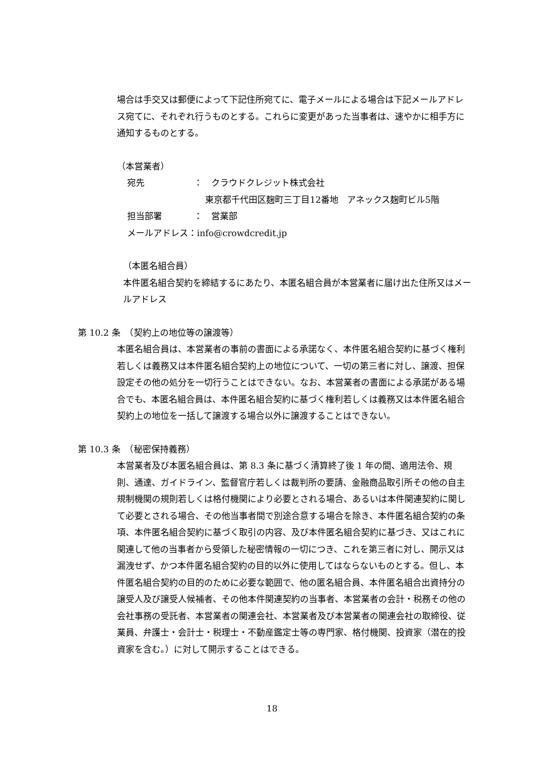場合は手交又は郵便によって下記住所宛てに、電子メールによる場合は下記メールアドレス宛てに、それぞれ行うものとする。これらに変更があった当事者は、速やかに相手方に通知するものとする。
（本営業者）
宛先 ：　クラウドクレジット株式会社
　 東京都千代田区麹町三丁目12番地　アネックス麹町ビル5階
担当部署 ：　営業部
メールアドレス：info@crowdcredit.jp
（本匿名組合員）
本件匿名組合契約を締結するにあたり、本匿名組合員が本営業者に届け出た住所又はメールアドレス
第 10.2 条　（契約上の地位等の譲渡等）
本匿名組合員は、本営業者の事前の書面による承諾なく、本件匿名組合契約に基づく権利若しくは義務又は本件匿名組合契約上の地位について、一切の第三者に対し、譲渡、担保設定その他の処分を一切行うことはできない。なお、本営業者の書面による承諾がある場合でも、本匿名組合員は、本件匿名組合契約に基づく権利若しくは義務又は本件匿名組合契約上の地位を一括して譲渡する場合以外に譲渡することはできない。
第 10.3 条　（秘密保持義務）
本営業者及び本匿名組合員は、第 8.3 条に基づく清算終了後 1 年の間、適用法令、規則、通達、ガイドライン、監督官庁若しくは裁判所の要請、金融商品取引所その他の自主規制機関の規則若しくは格付機関により必要とされる場合、あるいは本件関連契約に関して必要とされる場合、その他当事者間で別途合意する場合を除き、本件匿名組合契約の条項、本件匿名組合契約に基づく取引の内容、及び本件匿名組合契約に基づき、又はこれに関連して他の当事者から受領した秘密情報の一切につき、これを第三者に対し、開示又は漏洩せず、かつ本件匿名組合契約の目的以外に使用してはならないものとする。但し、本件匿名組合契約の目的のために必要な範囲で、他の匿名組合員、本件匿名組合出資持分の譲受人及び譲受人候補者、その他本件関連契約の当事者、本営業者の会計・税務その他の会社事務の受託者、本営業者の関連会社、本営業者及び本営業者の関連会社の取締役、従業員、弁護士・会計士・税理士・不動産鑑定士等の専門家、格付機関、投資家（潜在的投資家を含む。）に対して開示することはできる。
18